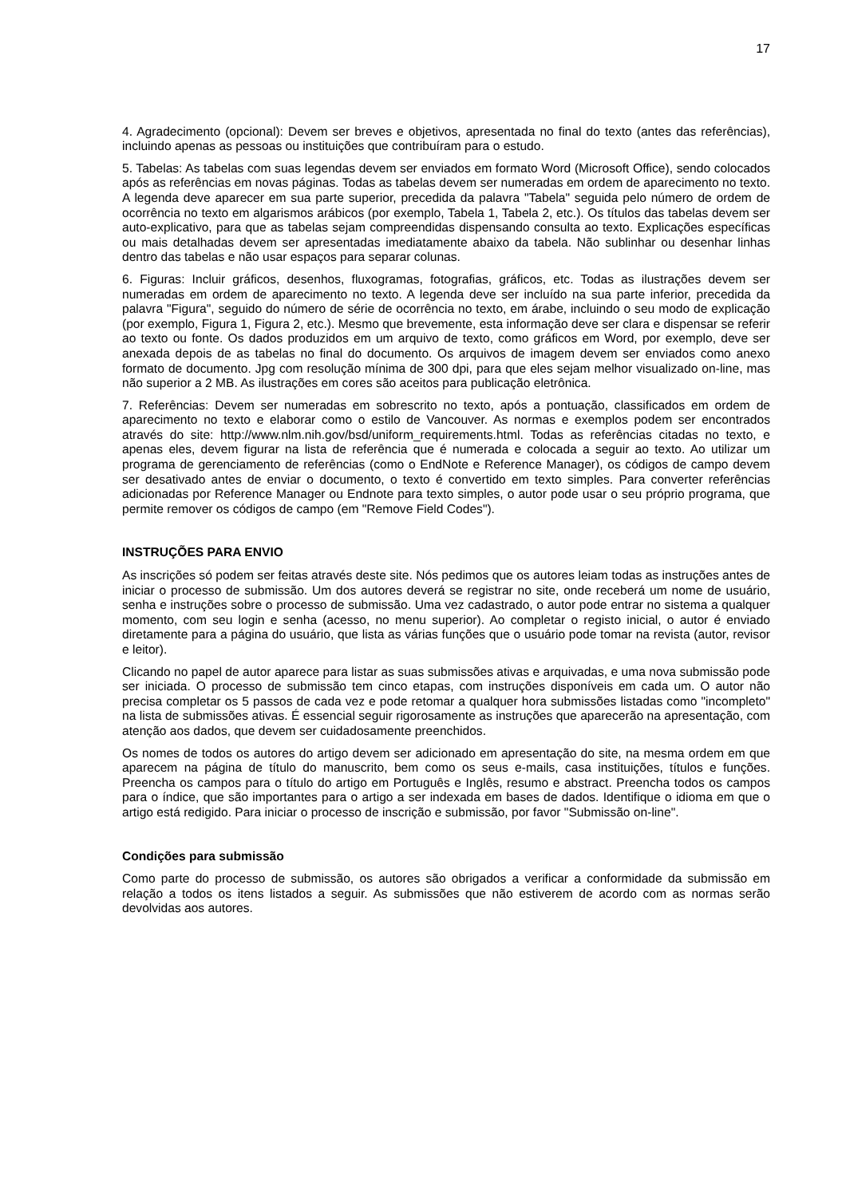17
4. Agradecimento (opcional): Devem ser breves e objetivos, apresentada no final do texto (antes das referências), incluindo apenas as pessoas ou instituições que contribuíram para o estudo.
5. Tabelas: As tabelas com suas legendas devem ser enviados em formato Word (Microsoft Office), sendo colocados após as referências em novas páginas. Todas as tabelas devem ser numeradas em ordem de aparecimento no texto. A legenda deve aparecer em sua parte superior, precedida da palavra "Tabela" seguida pelo número de ordem de ocorrência no texto em algarismos arábicos (por exemplo, Tabela 1, Tabela 2, etc.). Os títulos das tabelas devem ser auto-explicativo, para que as tabelas sejam compreendidas dispensando consulta ao texto. Explicações específicas ou mais detalhadas devem ser apresentadas imediatamente abaixo da tabela. Não sublinhar ou desenhar linhas dentro das tabelas e não usar espaços para separar colunas.
6. Figuras: Incluir gráficos, desenhos, fluxogramas, fotografias, gráficos, etc. Todas as ilustrações devem ser numeradas em ordem de aparecimento no texto. A legenda deve ser incluído na sua parte inferior, precedida da palavra "Figura", seguido do número de série de ocorrência no texto, em árabe, incluindo o seu modo de explicação (por exemplo, Figura 1, Figura 2, etc.). Mesmo que brevemente, esta informação deve ser clara e dispensar se referir ao texto ou fonte. Os dados produzidos em um arquivo de texto, como gráficos em Word, por exemplo, deve ser anexada depois de as tabelas no final do documento. Os arquivos de imagem devem ser enviados como anexo formato de documento. Jpg com resolução mínima de 300 dpi, para que eles sejam melhor visualizado on-line, mas não superior a 2 MB. As ilustrações em cores são aceitos para publicação eletrônica.
7. Referências: Devem ser numeradas em sobrescrito no texto, após a pontuação, classificados em ordem de aparecimento no texto e elaborar como o estilo de Vancouver. As normas e exemplos podem ser encontrados através do site: http://www.nlm.nih.gov/bsd/uniform_requirements.html. Todas as referências citadas no texto, e apenas eles, devem figurar na lista de referência que é numerada e colocada a seguir ao texto. Ao utilizar um programa de gerenciamento de referências (como o EndNote e Reference Manager), os códigos de campo devem ser desativado antes de enviar o documento, o texto é convertido em texto simples. Para converter referências adicionadas por Reference Manager ou Endnote para texto simples, o autor pode usar o seu próprio programa, que permite remover os códigos de campo (em "Remove Field Codes").
INSTRUÇÕES PARA ENVIO
As inscrições só podem ser feitas através deste site. Nós pedimos que os autores leiam todas as instruções antes de iniciar o processo de submissão. Um dos autores deverá se registrar no site, onde receberá um nome de usuário, senha e instruções sobre o processo de submissão. Uma vez cadastrado, o autor pode entrar no sistema a qualquer momento, com seu login e senha (acesso, no menu superior). Ao completar o registo inicial, o autor é enviado diretamente para a página do usuário, que lista as várias funções que o usuário pode tomar na revista (autor, revisor e leitor).
Clicando no papel de autor aparece para listar as suas submissões ativas e arquivadas, e uma nova submissão pode ser iniciada. O processo de submissão tem cinco etapas, com instruções disponíveis em cada um. O autor não precisa completar os 5 passos de cada vez e pode retomar a qualquer hora submissões listadas como "incompleto" na lista de submissões ativas. É essencial seguir rigorosamente as instruções que aparecerão na apresentação, com atenção aos dados, que devem ser cuidadosamente preenchidos.
Os nomes de todos os autores do artigo devem ser adicionado em apresentação do site, na mesma ordem em que aparecem na página de título do manuscrito, bem como os seus e-mails, casa instituições, títulos e funções. Preencha os campos para o título do artigo em Português e Inglês, resumo e abstract. Preencha todos os campos para o índice, que são importantes para o artigo a ser indexada em bases de dados. Identifique o idioma em que o artigo está redigido. Para iniciar o processo de inscrição e submissão, por favor "Submissão on-line".
Condições para submissão
Como parte do processo de submissão, os autores são obrigados a verificar a conformidade da submissão em relação a todos os itens listados a seguir. As submissões que não estiverem de acordo com as normas serão devolvidas aos autores.